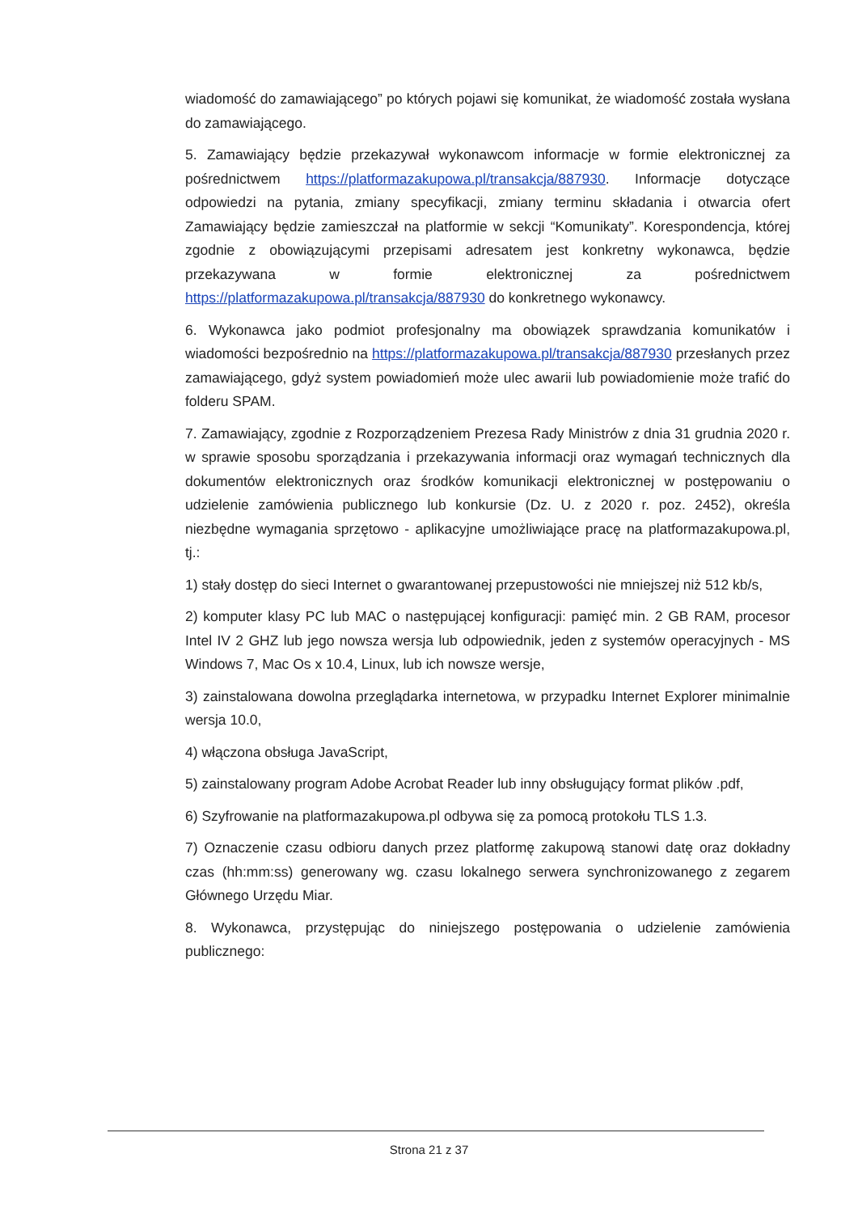wiadomość do zamawiającego” po których pojawi się komunikat, że wiadomość została wysłana do zamawiającego.
5. Zamawiający będzie przekazywał wykonawcom informacje w formie elektronicznej za pośrednictwem https://platformazakupowa.pl/transakcja/887930. Informacje dotyczące odpowiedzi na pytania, zmiany specyfikacji, zmiany terminu składania i otwarcia ofert Zamawiający będzie zamieszczał na platformie w sekcji “Komunikaty”. Korespondencja, której zgodnie z obowiązującymi przepisami adresatem jest konkretny wykonawca, będzie przekazywana w formie elektronicznej za pośrednictwem https://platformazakupowa.pl/transakcja/887930 do konkretnego wykonawcy.
6. Wykonawca jako podmiot profesjonalny ma obowiązek sprawdzania komunikatów i wiadomości bezpośrednio na https://platformazakupowa.pl/transakcja/887930 przesłanych przez zamawiającego, gdyż system powiadomień może ulec awarii lub powiadomienie może trafić do folderu SPAM.
7. Zamawiający, zgodnie z Rozporządzeniem Prezesa Rady Ministrów z dnia 31 grudnia 2020 r. w sprawie sposobu sporządzania i przekazywania informacji oraz wymagań technicznych dla dokumentów elektronicznych oraz środków komunikacji elektronicznej w postępowaniu o udzielenie zamówienia publicznego lub konkursie (Dz. U. z 2020 r. poz. 2452), określa niezbędne wymagania sprzętowo - aplikacyjne umożliwiające pracę na platformazakupowa.pl, tj.:
1) stały dostęp do sieci Internet o gwarantowanej przepustowości nie mniejszej niż 512 kb/s,
2) komputer klasy PC lub MAC o następującej konfiguracji: pamięć min. 2 GB RAM, procesor Intel IV 2 GHZ lub jego nowsza wersja lub odpowiednik, jeden z systemów operacyjnych - MS Windows 7, Mac Os x 10.4, Linux, lub ich nowsze wersje,
3) zainstalowana dowolna przeglądarka internetowa, w przypadku Internet Explorer minimalnie wersja 10.0,
4) włączona obsługa JavaScript,
5) zainstalowany program Adobe Acrobat Reader lub inny obsługujący format plików .pdf,
6) Szyfrowanie na platformazakupowa.pl odbywa się za pomocą protokołu TLS 1.3.
7) Oznaczenie czasu odbioru danych przez platformę zakupową stanowi datę oraz dokładny czas (hh:mm:ss) generowany wg. czasu lokalnego serwera synchronizowanego z zegarem Głównego Urzędu Miar.
8. Wykonawca, przystępując do niniejszego postępowania o udzielenie zamówienia publicznego:
Strona 21 z 37